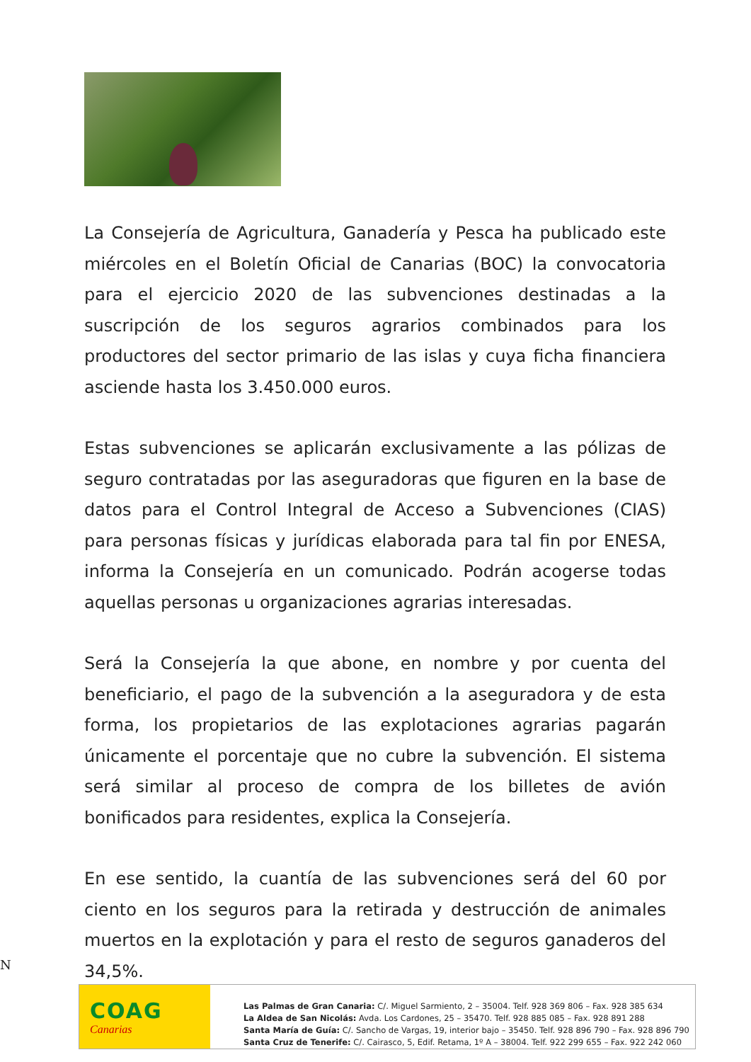La Consejería de Agricultura, Ganadería y Pesca ha publicado este miércoles en el Boletín Oficial de Canarias (BOC) la convocatoria para el ejercicio 2020 de las subvenciones destinadas a la suscripción de los seguros agrarios combinados para los productores del sector primario de las islas y cuya ficha financiera asciende hasta los 3.450.000 euros.
Estas subvenciones se aplicarán exclusivamente a las pólizas de seguro contratadas por las aseguradoras que figuren en la base de datos para el Control Integral de Acceso a Subvenciones (CIAS) para personas físicas y jurídicas elaborada para tal fin por ENESA, informa la Consejería en un comunicado. Podrán acogerse todas aquellas personas u organizaciones agrarias interesadas.
Será la Consejería la que abone, en nombre y por cuenta del beneficiario, el pago de la subvención a la aseguradora y de esta forma, los propietarios de las explotaciones agrarias pagarán únicamente el porcentaje que no cubre la subvención. El sistema será similar al proceso de compra de los billetes de avión bonificados para residentes, explica la Consejería.
En ese sentido, la cuantía de las subvenciones será del 60 por ciento en los seguros para la retirada y destrucción de animales muertos en la explotación y para el resto de seguros ganaderos del 34,5%.
N
COAG
Canarias
Las Palmas de Gran Canaria: C/. Miguel Sarmiento, 2 – 35004. Telf. 928 369 806 – Fax. 928 385 634
La Aldea de San Nicolás: Avda. Los Cardones, 25 – 35470. Telf. 928 885 085 – Fax. 928 891 288
Santa María de Guía: C/. Sancho de Vargas, 19, interior bajo – 35450. Telf. 928 896 790 – Fax. 928 896 790
Santa Cruz de Tenerife: C/. Cairasco, 5, Edif. Retama, 1º A – 38004. Telf. 922 299 655 – Fax. 922 242 060